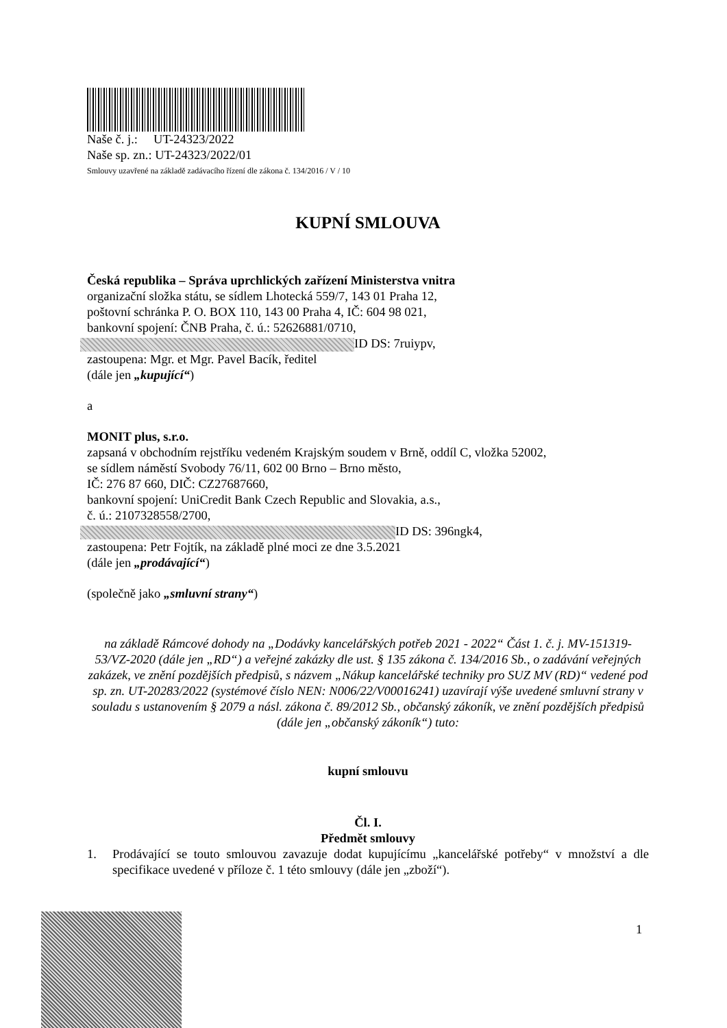Naše č. j.: UT-24323/2022
Naše sp. zn.: UT-24323/2022/01
Smlouvy uzavřené na základě zadávacího řízení dle zákona č. 134/2016 / V / 10
KUPNÍ SMLOUVA
Česká republika – Správa uprchlických zařízení Ministerstva vnitra
organizační složka státu, se sídlem Lhotecká 559/7, 143 01 Praha 12,
poštovní schránka P. O. BOX 110, 143 00 Praha 4, IČ: 604 98 021,
bankovní spojení: ČNB Praha, č. ú.: 52626881/0710,
ID DS: 7ruiypv,
zastoupena: Mgr. et Mgr. Pavel Bacík, ředitel
(dále jen „kupující“)
a
MONIT plus, s.r.o.
zapsaná v obchodním rejstříku vedeném Krajským soudem v Brně, oddíl C, vložka 52002,
se sídlem náměstí Svobody 76/11, 602 00 Brno – Brno město,
IČ: 276 87 660, DIČ: CZ27687660,
bankovní spojení: UniCredit Bank Czech Republic and Slovakia, a.s.,
č. ú.: 2107328558/2700,
ID DS: 396ngk4,
zastoupena: Petr Fojtík, na základě plné moci ze dne 3.5.2021
(dále jen „prodávající“)
(společně jako „smluvní strany“)
na základě Rámcové dohody na „Dodávky kancelářských potřeb 2021 - 2022“ Část 1. č. j. MV-151319-53/VZ-2020 (dále jen „RD“) a veřejné zakázky dle ust. § 135 zákona č. 134/2016 Sb., o zadávání veřejných zakázek, ve znění pozdějších předpisů, s názvem „Nákup kancelářské techniky pro SUZ MV (RD)“ vedené pod sp. zn. UT-20283/2022 (systémové číslo NEN: N006/22/V00016241) uzavírají výše uvedené smluvní strany v souladu s ustanovením § 2079 a násl. zákona č. 89/2012 Sb., občanský zákoník, ve znění pozdějších předpisů (dále jen „občanský zákoník“) tuto:
kupní smlouvu
Čl. I.
Předmět smlouvy
1. Prodávající se touto smlouvou zavazuje dodat kupujícímu „kancelářské potřeby“ v množství a dle specifikace uvedené v příloze č. 1 této smlouvy (dále jen „zboží“).
1